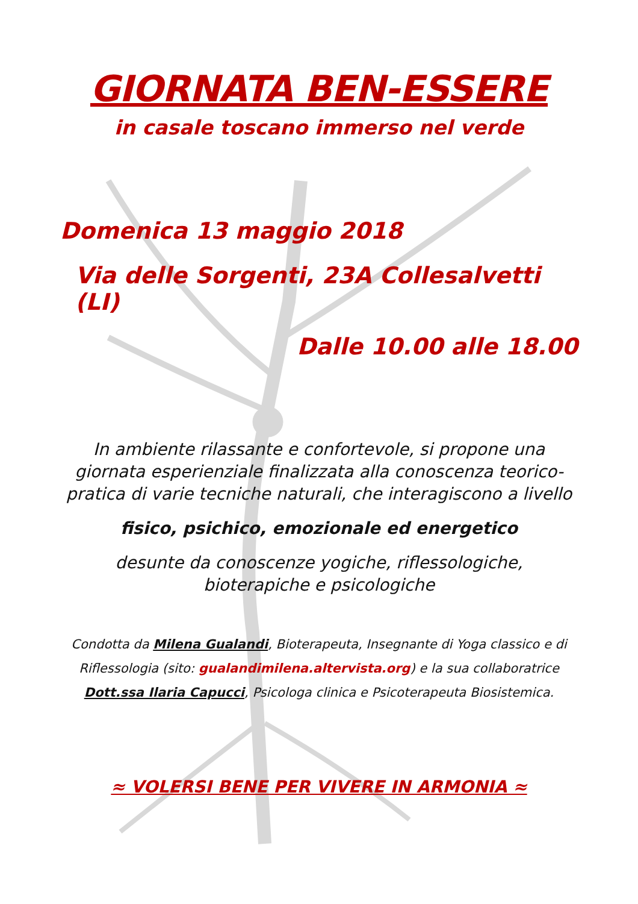GIORNATA BEN-ESSERE
in casale toscano immerso nel verde
Domenica 13 maggio 2018
Via delle Sorgenti, 23A Collesalvetti (LI)
Dalle 10.00 alle 18.00
In ambiente rilassante e confortevole, si propone una giornata esperienziale finalizzata alla conoscenza teorico-pratica di varie tecniche naturali, che interagiscono a livello
fisico, psichico, emozionale ed energetico
desunte da conoscenze yogiche, riflessologiche,
bioterapiche e psicologiche
Condotta da Milena Gualandi, Bioterapeuta, Insegnante di Yoga classico e di Riflessologia (sito: gualandimilena.altervista.org) e la sua collaboratrice Dott.ssa Ilaria Capucci, Psicologa clinica e Psicoterapeuta Biosistemica.
≈ VOLERSI BENE PER VIVERE IN ARMONIA ≈